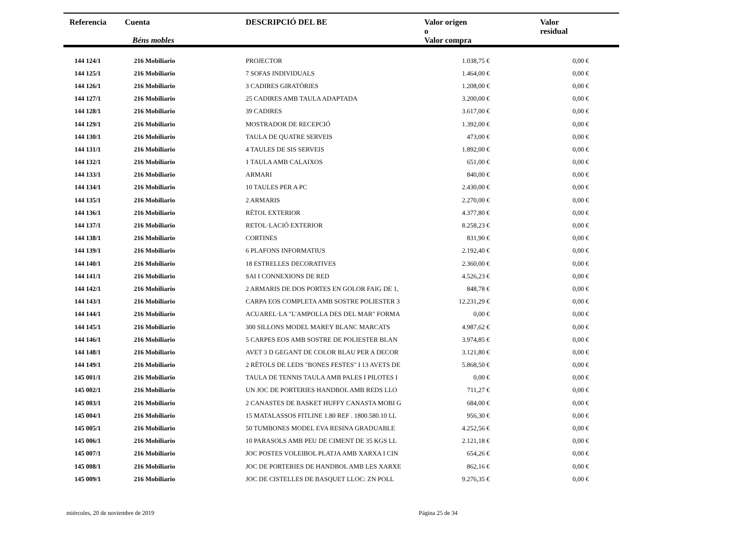| Referencia | Cuenta Béns mobles | DESCRIPCIÓ DEL BE | Valor origen o Valor compra | | Valor residual |
| --- | --- | --- | --- | --- | --- |
| 144 124/1 | 216 Mobiliario | PROJECTOR | 1.038,75 € | | 0,00 € |
| 144 125/1 | 216 Mobiliario | 7 SOFAS INDIVIDUALS | 1.464,00 € | | 0,00 € |
| 144 126/1 | 216 Mobiliario | 3 CADIRES GIRATÒRIES | 1.208,00 € | | 0,00 € |
| 144 127/1 | 216 Mobiliario | 25 CADIRES AMB TAULA ADAPTADA | 3.200,00 € | | 0,00 € |
| 144 128/1 | 216 Mobiliario | 39 CADIRES | 3.617,00 € | | 0,00 € |
| 144 129/1 | 216 Mobiliario | MOSTRADOR DE RECEPCIÓ | 1.392,00 € | | 0,00 € |
| 144 130/1 | 216 Mobiliario | TAULA DE QUATRE SERVEIS | 473,00 € | | 0,00 € |
| 144 131/1 | 216 Mobiliario | 4 TAULES DE SIS SERVEIS | 1.892,00 € | | 0,00 € |
| 144 132/1 | 216 Mobiliario | 1 TAULA AMB CALAIXOS | 651,00 € | | 0,00 € |
| 144 133/1 | 216 Mobiliario | ARMARI | 840,00 € | | 0,00 € |
| 144 134/1 | 216 Mobiliario | 10 TAULES PER A PC | 2.430,00 € | | 0,00 € |
| 144 135/1 | 216 Mobiliario | 2 ARMARIS | 2.270,00 € | | 0,00 € |
| 144 136/1 | 216 Mobiliario | RÈTOL EXTERIOR | 4.377,80 € | | 0,00 € |
| 144 137/1 | 216 Mobiliario | RETOL·LACIÓ EXTERIOR | 8.258,23 € | | 0,00 € |
| 144 138/1 | 216 Mobiliario | CORTINES | 831,90 € | | 0,00 € |
| 144 139/1 | 216 Mobiliario | 6 PLAFONS INFORMATIUS | 2.192,40 € | | 0,00 € |
| 144 140/1 | 216 Mobiliario | 18 ESTRELLES DECORATIVES | 2.360,00 € | | 0,00 € |
| 144 141/1 | 216 Mobiliario | SAI I CONNEXIONS DE RED | 4.526,23 € | | 0,00 € |
| 144 142/1 | 216 Mobiliario | 2 ARMARIS DE DOS PORTES EN GOLOR FAIG DE 1, | 848,78 € | | 0,00 € |
| 144 143/1 | 216 Mobiliario | CARPA EOS COMPLETA AMB SOSTRE POLIESTER 3 | 12.231,29 € | | 0,00 € |
| 144 144/1 | 216 Mobiliario | ACUAREL·LA "L'AMPOLLA DES DEL MAR" FORMA | 0,00 € | | 0,00 € |
| 144 145/1 | 216 Mobiliario | 300 SILLONS MODEL MAREY BLANC MARCATS | 4.987,62 € | | 0,00 € |
| 144 146/1 | 216 Mobiliario | 5 CARPES EOS AMB SOSTRE DE POLIESTER BLAN | 3.974,85 € | | 0,00 € |
| 144 148/1 | 216 Mobiliario | AVET 3 D GEGANT DE COLOR BLAU PER A DECOR | 3.121,80 € | | 0,00 € |
| 144 149/1 | 216 Mobiliario | 2 RÈTOLS DE LEDS "BONES FESTES" I 13 AVETS DE | 5.868,50 € | | 0,00 € |
| 145 001/1 | 216 Mobiliario | TAULA DE TENNIS TAULA AMB PALES I PILOTES I | 0,00 € | | 0,00 € |
| 145 002/1 | 216 Mobiliario | UN JOC DE PORTERIES HANDBOL AMB REDS LLO | 711,27 € | | 0,00 € |
| 145 003/1 | 216 Mobiliario | 2 CANASTES DE BASKET HUFFY CANASTA MOBI G | 684,00 € | | 0,00 € |
| 145 004/1 | 216 Mobiliario | 15 MATALASSOS FITLINE 1.80 REF . 1800.580.10 LL | 956,30 € | | 0,00 € |
| 145 005/1 | 216 Mobiliario | 50 TUMBONES MODEL EVA RESINA GRADUABLE | 4.252,56 € | | 0,00 € |
| 145 006/1 | 216 Mobiliario | 10 PARASOLS AMB PEU DE CIMENT DE 35 KGS LL | 2.121,18 € | | 0,00 € |
| 145 007/1 | 216 Mobiliario | JOC POSTES VOLEIBOL PLATJA AMB XARXA I CIN | 654,26 € | | 0,00 € |
| 145 008/1 | 216 Mobiliario | JOC DE PORTERIES DE HANDBOL AMB LES XARXE | 862,16 € | | 0,00 € |
| 145 009/1 | 216 Mobiliario | JOC DE CISTELLES DE BASQUET LLOC: ZN POLL | 9.276,35 € | | 0,00 € |
miércoles, 20 de noviembre de 2019 Página 25 de 34